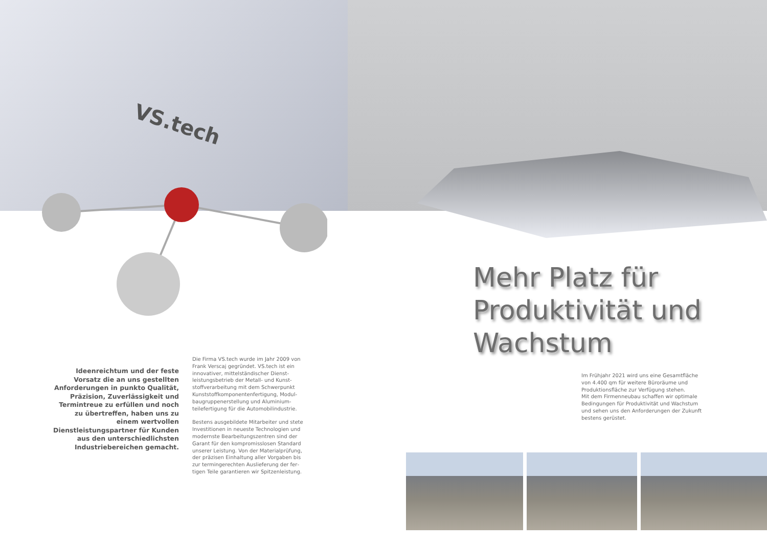VS.tech
Ideenreichtum und der feste Vorsatz die an uns gestellten Anforderungen in punkto Qualität, Präzision, Zuverlässigkeit und Termin­treue zu erfüllen und noch zu übertreffen, haben uns zu einem wertvollen Dienstleistungspartner für Kunden aus den unterschiedlichsten Industriebereichen gemacht.
Die Firma VS.tech wurde im Jahr 2009 von Frank Verscaj gegründet. VS.tech ist ein innovativer, mittelständischer Dienst­leistungsbetrieb der Metall- und Kunst­stoffverarbeitung mit dem Schwerpunkt Kunststoffkomponentenfertigung, Modul­baugruppenerstellung und Aluminium­teilefertigung für die Automobilindustrie.
Bestens ausgebildete Mitarbeiter und stete Investitionen in neueste Technologien und modernste Bearbeitungszentren sind der Garant für den kompromisslosen Standard unserer Leistung. Von der Materialprüfung, der präzisen Einhaltung aller Vorgaben bis zur termingerechten Auslieferung der fer­tigen Teile garantieren wir Spitzenleistung.
Mehr Platz für
Produktivität und
Wachstum
Im Frühjahr 2021 wird uns eine Gesamtfläche von 4.400 qm für weitere Büroräume und Produktionsfläche zur Verfügung stehen.
Mit dem Firmenneubau schaffen wir optimale Bedingungen für Produktivität und Wachstum und sehen uns den Anforderungen der Zukunft bestens gerüstet.